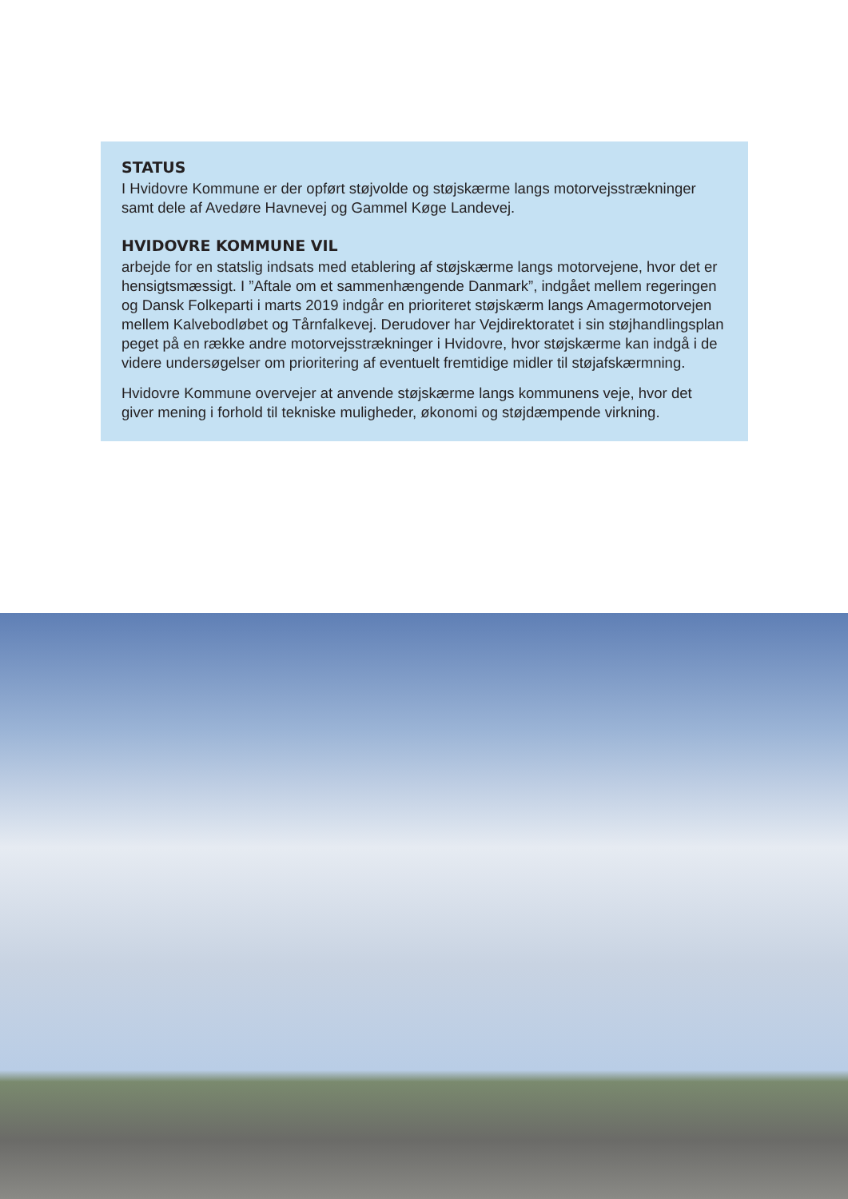STATUS
I Hvidovre Kommune er der opført støjvolde og støjskærme langs motorvejsstrækninger samt dele af Avedøre Havnevej og Gammel Køge Landevej.
HVIDOVRE KOMMUNE VIL
arbejde for en statslig indsats med etablering af støjskærme langs motorvejene, hvor det er hensigtsmæssigt. I ”Aftale om et sammenhængende Danmark”, indgået mellem regeringen og Dansk Folkeparti i marts 2019 indgår en prioriteret støjskærm langs Amagermotorvejen mellem Kalvebodløbet og Tårnfalkevej. Derudover har Vejdirektoratet i sin støjhandlingsplan peget på en række andre motorvejsstrækninger i Hvidovre, hvor støjskærme kan indgå i de videre undersøgelser om prioritering af eventuelt fremtidige midler til støjafskærmning.
Hvidovre Kommune overvejer at anvende støjskærme langs kommunens veje, hvor det giver mening i forhold til tekniske muligheder, økonomi og støjdæmpende virkning.